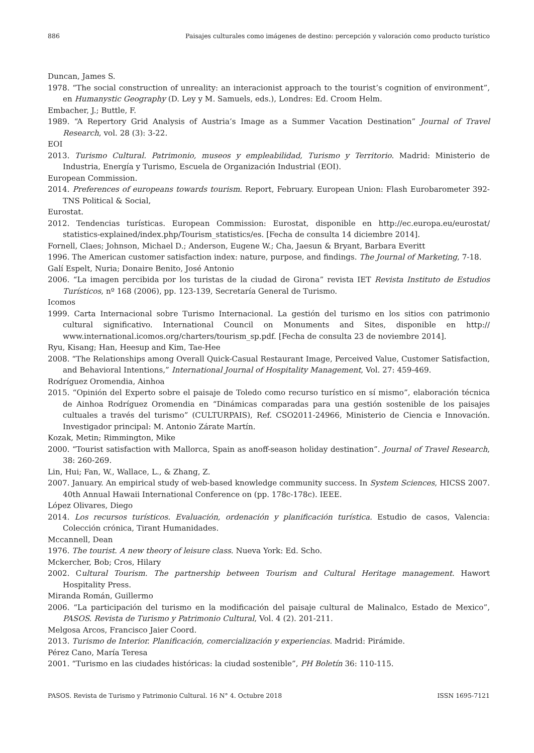886 Paisajes culturales como imágenes de destino: percepción y valoración como producto turístico
Duncan, James S.
1978. “The social construction of unreality: an interacionist approach to the tourist’s cognition of environment”, en Humanystic Geography (D. Ley y M. Samuels, eds.), Londres: Ed. Croom Helm.
Embacher, J.; Buttle, F.
1989. “A Repertory Grid Analysis of Austria’s Image as a Summer Vacation Destination” Journal of Travel Research, vol. 28 (3): 3-22.
EOI
2013. Turismo Cultural. Patrimonio, museos y empleabilidad, Turismo y Territorio. Madrid: Ministerio de Industria, Energía y Turismo, Escuela de Organización Industrial (EOI).
European Commission.
2014. Preferences of europeans towards tourism. Report, February. European Union: Flash Eurobarometer 392-TNS Political & Social,
Eurostat.
2012. Tendencias turísticas. European Commission: Eurostat, disponible en http://ec.europa.eu/eurostat/ statistics-explained/index.php/Tourism_statistics/es. [Fecha de consulta 14 diciembre 2014].
Fornell, Claes; Johnson, Michael D.; Anderson, Eugene W.; Cha, Jaesun & Bryant, Barbara Everitt
1996. The American customer satisfaction index: nature, purpose, and findings. The Journal of Marketing, 7-18.
Galí Espelt, Nuria; Donaire Benito, José Antonio
2006. “La imagen percibida por los turistas de la ciudad de Girona” revista IET Revista Instituto de Estudios Turísticos, nº 168 (2006), pp. 123-139, Secretaría General de Turismo.
Icomos
1999. Carta Internacional sobre Turismo Internacional. La gestión del turismo en los sitios con patrimonio cultural significativo. International Council on Monuments and Sites, disponible en http:// www.international.icomos.org/charters/tourism_sp.pdf. [Fecha de consulta 23 de noviembre 2014].
Ryu, Kisang; Han, Heesup and Kim, Tae-Hee
2008. “The Relationships among Overall Quick-Casual Restaurant Image, Perceived Value, Customer Satisfaction, and Behavioral Intentions,” International Journal of Hospitality Management, Vol. 27: 459-469.
Rodríguez Oromendia, Ainhoa
2015. “Opinión del Experto sobre el paisaje de Toledo como recurso turístico en sí mismo”, elaboración técnica de Ainhoa Rodríguez Oromendia en “Dinámicas comparadas para una gestión sostenible de los paisajes cultuales a través del turismo” (CULTURPAIS), Ref. CSO2011-24966, Ministerio de Ciencia e Innovación. Investigador principal: M. Antonio Zárate Martín.
Kozak, Metin; Rimmington, Mike
2000. “Tourist satisfaction with Mallorca, Spain as anoff-season holiday destination”. Journal of Travel Research, 38: 260-269.
Lin, Hui; Fan, W., Wallace, L., & Zhang, Z.
2007. January. An empirical study of web-based knowledge community success. In System Sciences, HICSS 2007. 40th Annual Hawaii International Conference on (pp. 178c-178c). IEEE.
López Olivares, Diego
2014. Los recursos turísticos. Evaluación, ordenación y planificación turística. Estudio de casos, Valencia: Colección crónica, Tirant Humanidades.
Mccannell, Dean
1976. The tourist. A new theory of leisure class. Nueva York: Ed. Scho.
Mckercher, Bob; Cros, Hilary
2002. Cultural Tourism. The partnership between Tourism and Cultural Heritage management. Hawort Hospitality Press.
Miranda Román, Guillermo
2006. “La participación del turismo en la modificación del paisaje cultural de Malinalco, Estado de Mexico”, PASOS. Revista de Turismo y Patrimonio Cultural, Vol. 4 (2). 201-211.
Melgosa Arcos, Francisco Jaier Coord.
2013. Turismo de Interior. Planificación, comercialización y experiencias. Madrid: Pirámide.
Pérez Cano, María Teresa
2001. “Turismo en las ciudades históricas: la ciudad sostenible”, PH Boletín 36: 110-115.
PASOS. Revista de Turismo y Patrimonio Cultural. 16 N° 4. Octubre 2018 ISSN 1695-7121